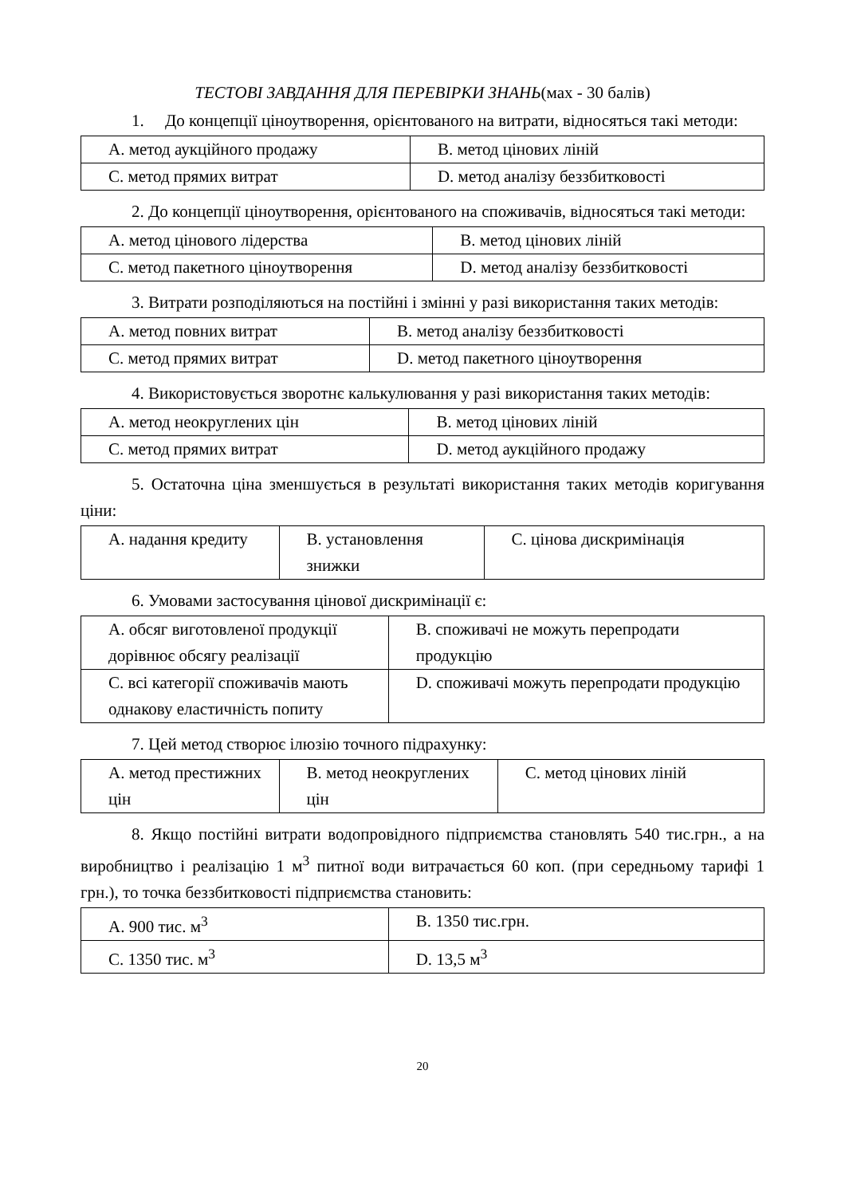ТЕСТОВІ ЗАВДАННЯ ДЛЯ ПЕРЕВІРКИ ЗНАНЬ(мах - 30 балів)
1. До концепції ціноутворення, орієнтованого на витрати, відносяться такі методи:
| A. метод аукційного продажу | B. метод цінових ліній |
| C. метод прямих витрат | D. метод аналізу беззбитковості |
2. До концепції ціноутворення, орієнтованого на споживачів, відносяться такі методи:
| A. метод цінового лідерства | B. метод цінових ліній |
| C. метод пакетного ціноутворення | D. метод аналізу беззбитковості |
3. Витрати розподіляються на постійні і змінні у разі використання таких методів:
| A. метод повних витрат | B. метод аналізу беззбитковості |
| C. метод прямих витрат | D. метод пакетного ціноутворення |
4. Використовується зворотнє калькулювання у разі використання таких методів:
| A. метод неокруглених цін | B. метод цінових ліній |
| C. метод прямих витрат | D. метод аукційного продажу |
5. Остаточна ціна зменшується в результаті використання таких методів коригування ціни:
| A. надання кредиту | B. установлення знижки | C. цінова дискримінація |
6. Умовами застосування цінової дискримінації є:
| A. обсяг виготовленої продукції дорівнює обсягу реалізації | B. споживачі не можуть перепродати продукцію |
| C. всі категорії споживачів мають однакову еластичність попиту | D. споживачі можуть перепродати продукцію |
7. Цей метод створює ілюзію точного підрахунку:
| A. метод престижних цін | B. метод неокруглених цін | C. метод цінових ліній |
8. Якщо постійні витрати водопровідного підприємства становлять 540 тис.грн., а на виробництво і реалізацію 1 м<sup>3</sup> питної води витрачається 60 коп. (при середньому тарифі 1 грн.), то точка беззбитковості підприємства становить:
| A. 900 тис. м<sup>3</sup> | B. 1350 тис.грн. |
| C. 1350 тис. м<sup>3</sup> | D. 13,5 м<sup>3</sup> |
20